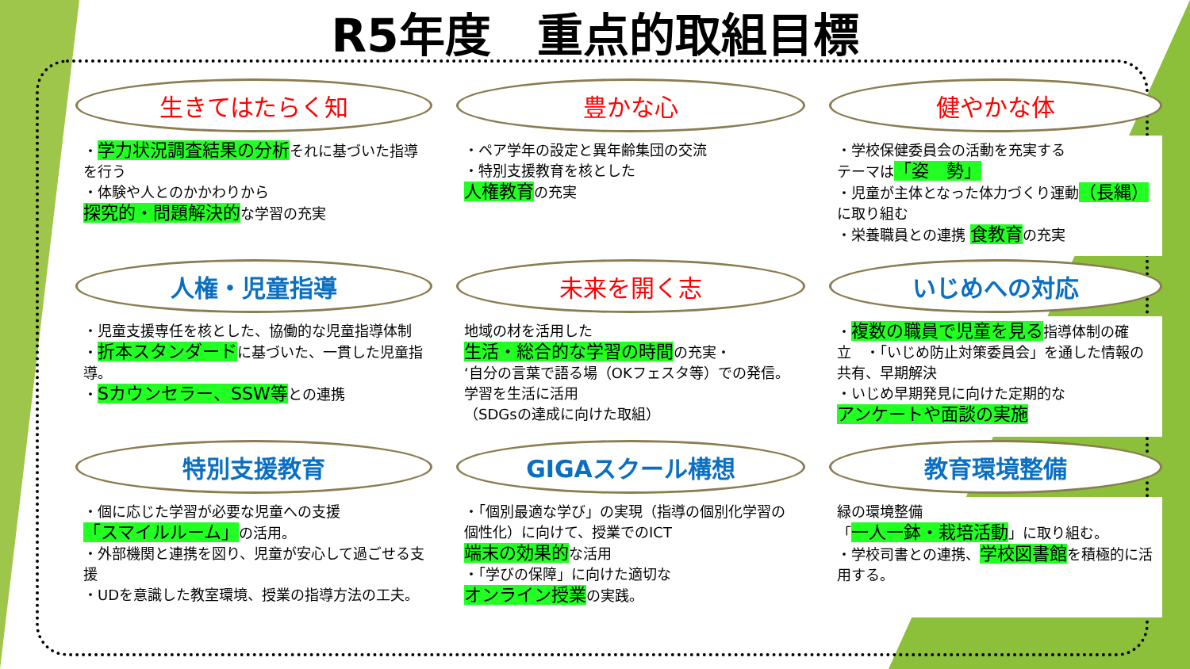R5年度　重点的取組目標
生きてはたらく知
・学力状況調査結果の分析それに基づいた指導を行う
・体験や人とのかかわりから
探究的・問題解決的な学習の充実
人権・児童指導
・児童支援専任を核とした、協働的な児童指導体制
・折本スタンダードに基づいた、一貫した児童指導。
・Sカウンセラー、SSW等との連携
特別支援教育
・個に応じた学習が必要な児童への支援
「スマイルルーム」の活用。
・外部機関と連携を図り、児童が安心して過ごせる支援
・UDを意識した教室環境、授業の指導方法の工夫。
豊かな心
・ペア学年の設定と異年齢集団の交流
・特別支援教育を核とした
人権教育の充実
未来を開く志
地域の材を活用した
生活・総合的な学習の時間の充実・
‘自分の言葉で語る場（OKフェスタ等）での発信。
学習を生活に活用
（SDGsの達成に向けた取組）
GIGAスクール構想
・「個別最適な学び」の実現（指導の個別化学習の個性化）に向けて、授業でのICT
端末の効果的な活用
・「学びの保障」に向けた適切な
オンライン授業の実践。
健やかな体
・学校保健委員会の活動を充実する
テーマは「姿　勢」
・児童が主体となった体力づくり運動（長縄）に取り組む
・栄養職員との連携 食教育の充実
いじめへの対応
・複数の職員で児童を見る指導体制の確立　・「いじめ防止対策委員会」を通した情報の共有、早期解決
・いじめ早期発見に向けた定期的な
アンケートや面談の実施
教育環境整備
緑の環境整備
「一人一鉢・栽培活動」に取り組む。
・学校司書との連携、学校図書館を積極的に活用する。